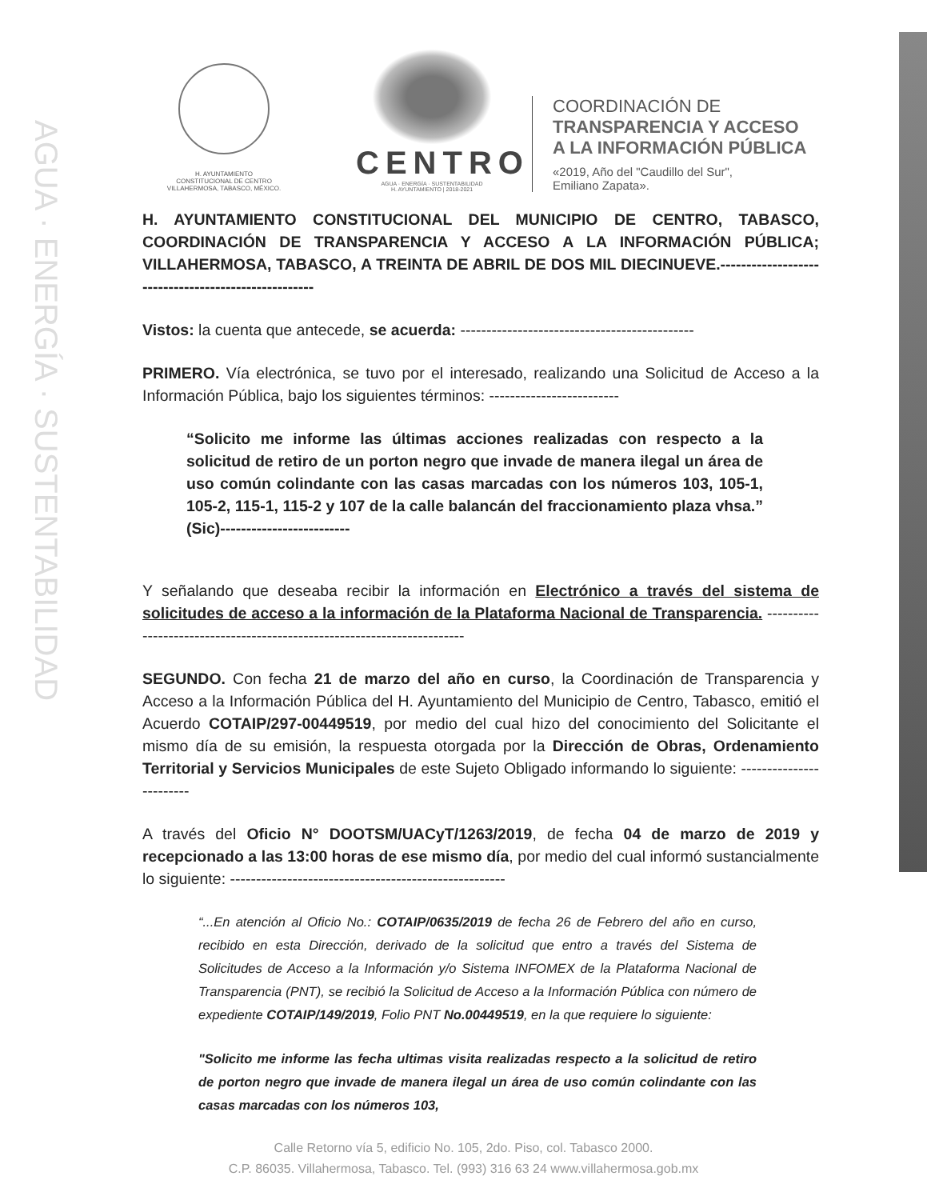AGUA · ENERGÍA · SUSTENTABILIDAD
H. AYUNTAMIENTO
CONSTITUCIONAL DE CENTRO
VILLAHERMOSA, TABASCO, MÉXICO.
CENTRO
AGUA · ENERGÍA · SUSTENTABILIDAD
H. AYUNTAMIENTO | 2018-2021
COORDINACIÓN DE
TRANSPARENCIA Y ACCESO
A LA INFORMACIÓN PÚBLICA
«2019, Año del "Caudillo del Sur",
Emiliano Zapata».
H. AYUNTAMIENTO CONSTITUCIONAL DEL MUNICIPIO DE CENTRO, TABASCO, COORDINACIÓN DE TRANSPARENCIA Y ACCESO A LA INFORMACIÓN PÚBLICA; VILLAHERMOSA, TABASCO, A TREINTA DE ABRIL DE DOS MIL DIECINUEVE.----------------------------------------------------
Vistos: la cuenta que antecede, se acuerda: ---------------------------------------------
PRIMERO. Vía electrónica, se tuvo por el interesado, realizando una Solicitud de Acceso a la Información Pública, bajo los siguientes términos: -------------------------
“Solicito me informe las últimas acciones realizadas con respecto a la solicitud de retiro de un porton negro que invade de manera ilegal un área de uso común colindante con las casas marcadas con los números 103, 105-1, 105-2, 115-1, 115-2 y 107 de la calle balancán del fraccionamiento plaza vhsa.” (Sic)-------------------------
Y señalando que deseaba recibir la información en Electrónico a través del sistema de solicitudes de acceso a la información de la Plataforma Nacional de Transparencia. ------------------------------------------------------------------------
SEGUNDO. Con fecha 21 de marzo del año en curso, la Coordinación de Transparencia y Acceso a la Información Pública del H. Ayuntamiento del Municipio de Centro, Tabasco, emitió el Acuerdo COTAIP/297-00449519, por medio del cual hizo del conocimiento del Solicitante el mismo día de su emisión, la respuesta otorgada por la Dirección de Obras, Ordenamiento Territorial y Servicios Municipales de este Sujeto Obligado informando lo siguiente: ------------------------
A través del Oficio N° DOOTSM/UACyT/1263/2019, de fecha 04 de marzo de 2019 y recepcionado a las 13:00 horas de ese mismo día, por medio del cual informó sustancialmente lo siguiente: -----------------------------------------------------
“...En atención al Oficio No.: COTAIP/0635/2019 de fecha 26 de Febrero del año en curso, recibido en esta Dirección, derivado de la solicitud que entro a través del Sistema de Solicitudes de Acceso a la Información y/o Sistema INFOMEX de la Plataforma Nacional de Transparencia (PNT), se recibió la Solicitud de Acceso a la Información Pública con número de expediente COTAIP/149/2019, Folio PNT No.00449519, en la que requiere lo siguiente:
"Solicito me informe las fecha ultimas visita realizadas respecto a la solicitud de retiro de porton negro que invade de manera ilegal un área de uso común colindante con las casas marcadas con los números 103,
Calle Retorno vía 5, edificio No. 105, 2do. Piso, col. Tabasco 2000.
C.P. 86035. Villahermosa, Tabasco. Tel. (993) 316 63 24 www.villahermosa.gob.mx